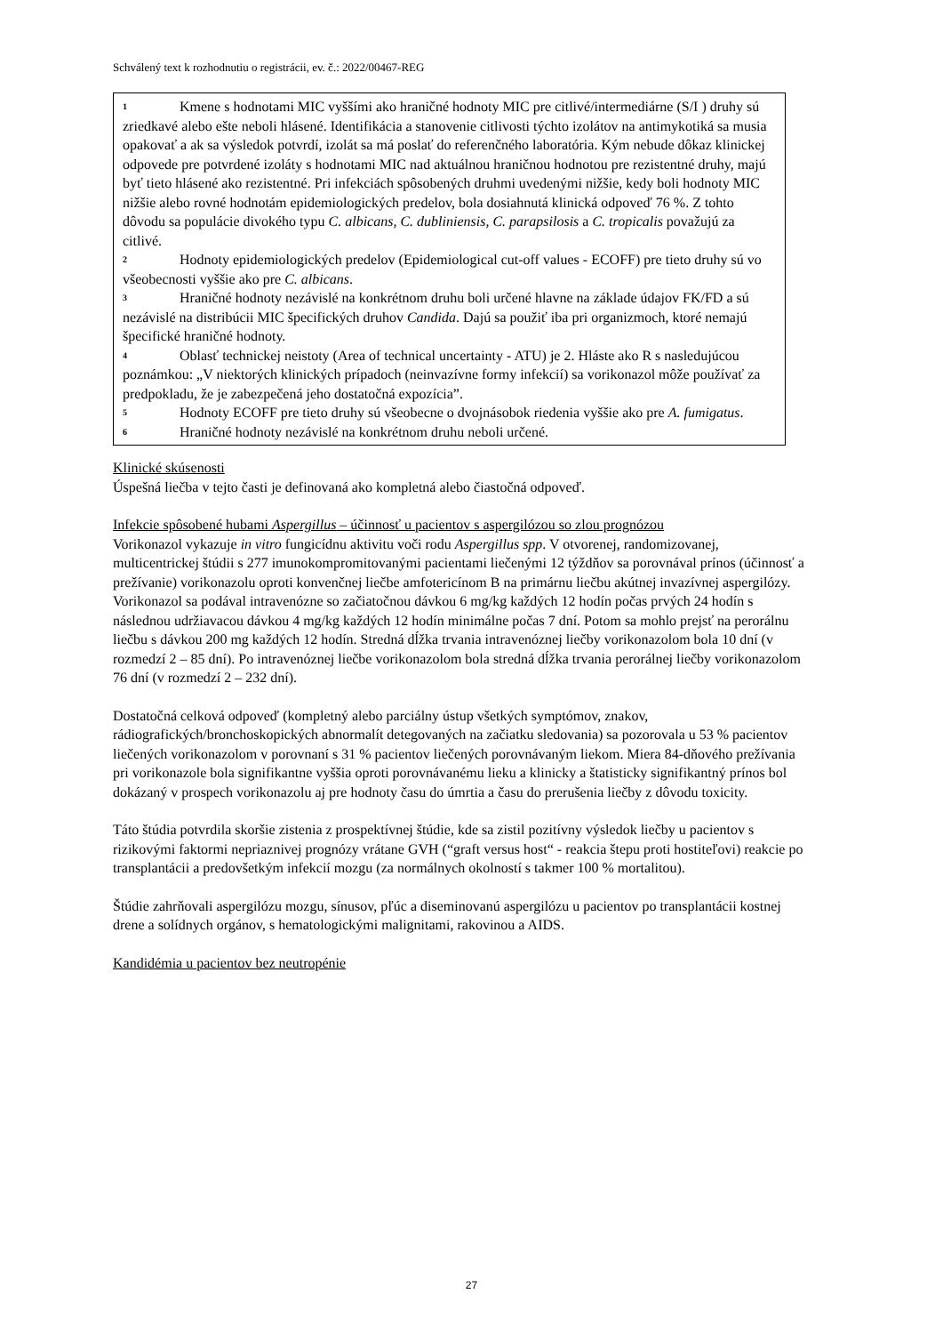Schválený text k rozhodnutiu o registrácii, ev. č.: 2022/00467-REG
<sup>1</sup> Kmene s hodnotami MIC vyššími ako hraničné hodnoty MIC pre citlivé/intermediárne (S/I ) druhy sú zriedkavé alebo ešte neboli hlásené. Identifikácia a stanovenie citlivosti týchto izolátov na antimykotiká sa musia opakovať a ak sa výsledok potvrdí, izolát sa má poslať do referenčného laboratória. Kým nebude dôkaz klinickej odpovede pre potvrdené izoláty s hodnotami MIC nad aktuálnou hraničnou hodnotou pre rezistentné druhy, majú byť tieto hlásené ako rezistentné. Pri infekciách spôsobených druhmi uvedenými nižšie, kedy boli hodnoty MIC nižšie alebo rovné hodnotám epidemiologických predelov, bola dosiahnutá klinická odpoveď 76 %. Z tohto dôvodu sa populácie divokého typu C. albicans, C. dubliniensis, C. parapsilosis a C. tropicalis považujú za citlivé.
<sup>2</sup> Hodnoty epidemiologických predelov (Epidemiological cut-off values - ECOFF) pre tieto druhy sú vo všeobecnosti vyššie ako pre C. albicans.
<sup>3</sup> Hraničné hodnoty nezávislé na konkrétnom druhu boli určené hlavne na základe údajov FK/FD a sú nezávislé na distribúcii MIC špecifických druhov Candida. Dajú sa použiť iba pri organizmoch, ktoré nemajú špecifické hraničné hodnoty.
<sup>4</sup> Oblasť technickej neistoty (Area of technical uncertainty - ATU) je 2. Hláste ako R s nasledujúcou poznámkou: „V niektorých klinických prípadoch (neinvazívne formy infekcií) sa vorikonazol môže používať za predpokladu, že je zabezpečená jeho dostatočná expozícia”.
<sup>5</sup> Hodnoty ECOFF pre tieto druhy sú všeobecne o dvojnásobok riedenia vyššie ako pre A. fumigatus.
<sup>6</sup> Hraničné hodnoty nezávislé na konkrétnom druhu neboli určené.
Klinické skúsenosti
Úspešná liečba v tejto časti je definovaná ako kompletná alebo čiastočná odpoveď.
Infekcie spôsobené hubami Aspergillus – účinnosť u pacientov s aspergilózou so zlou prognózou
Vorikonazol vykazuje in vitro fungicídnu aktivitu voči rodu Aspergillus spp. V otvorenej, randomizovanej, multicentrickej štúdii s 277 imunokompromitovanými pacientami liečenými 12 týždňov sa porovnával prínos (účinnosť a prežívanie) vorikonazolu oproti konvenčnej liečbe amfotericínom B na primárnu liečbu akútnej invazívnej aspergilózy.
Vorikonazol sa podával intravenózne so začiatočnou dávkou 6 mg/kg každých 12 hodín počas prvých 24 hodín s následnou udržiavacou dávkou 4 mg/kg každých 12 hodín minimálne počas 7 dní. Potom sa mohlo prejsť na perorálnu liečbu s dávkou 200 mg každých 12 hodín. Stredná dĺžka trvania intravenóznej liečby vorikonazolom bola 10 dní (v rozmedzí 2 – 85 dní). Po intravenóznej liečbe vorikonazolom bola stredná dĺžka trvania perorálnej liečby vorikonazolom 76 dní (v rozmedzí 2 – 232 dní).
Dostatočná celková odpoveď (kompletný alebo parciálny ústup všetkých symptómov, znakov, rádiografických/bronchoskopických abnormalít detegovaných na začiatku sledovania) sa pozorovala u 53 % pacientov liečených vorikonazolom v porovnaní s 31 % pacientov liečených porovnávaným liekom. Miera 84-dňového prežívania pri vorikonazole bola signifikantne vyššia oproti porovnávanému lieku a klinicky a štatisticky signifikantný prínos bol dokázaný v prospech vorikonazolu aj pre hodnoty času do úmrtia a času do prerušenia liečby z dôvodu toxicity.
Táto štúdia potvrdila skoršie zistenia z prospektívnej štúdie, kde sa zistil pozitívny výsledok liečby u pacientov s rizikovými faktormi nepriaznivej prognózy vrátane GVH (“graft versus host“ - reakcia štepu proti hostiteľovi) reakcie po transplantácii a predovšetkým infekcií mozgu (za normálnych okolností s takmer 100 % mortalitou).
Štúdie zahrňovali aspergilózu mozgu, sínusov, pľúc a diseminovanú aspergilózu u pacientov po transplantácii kostnej drene a solídnych orgánov, s hematologickými malignitami, rakovinou a AIDS.
Kandidémia u pacientov bez neutropénie
27